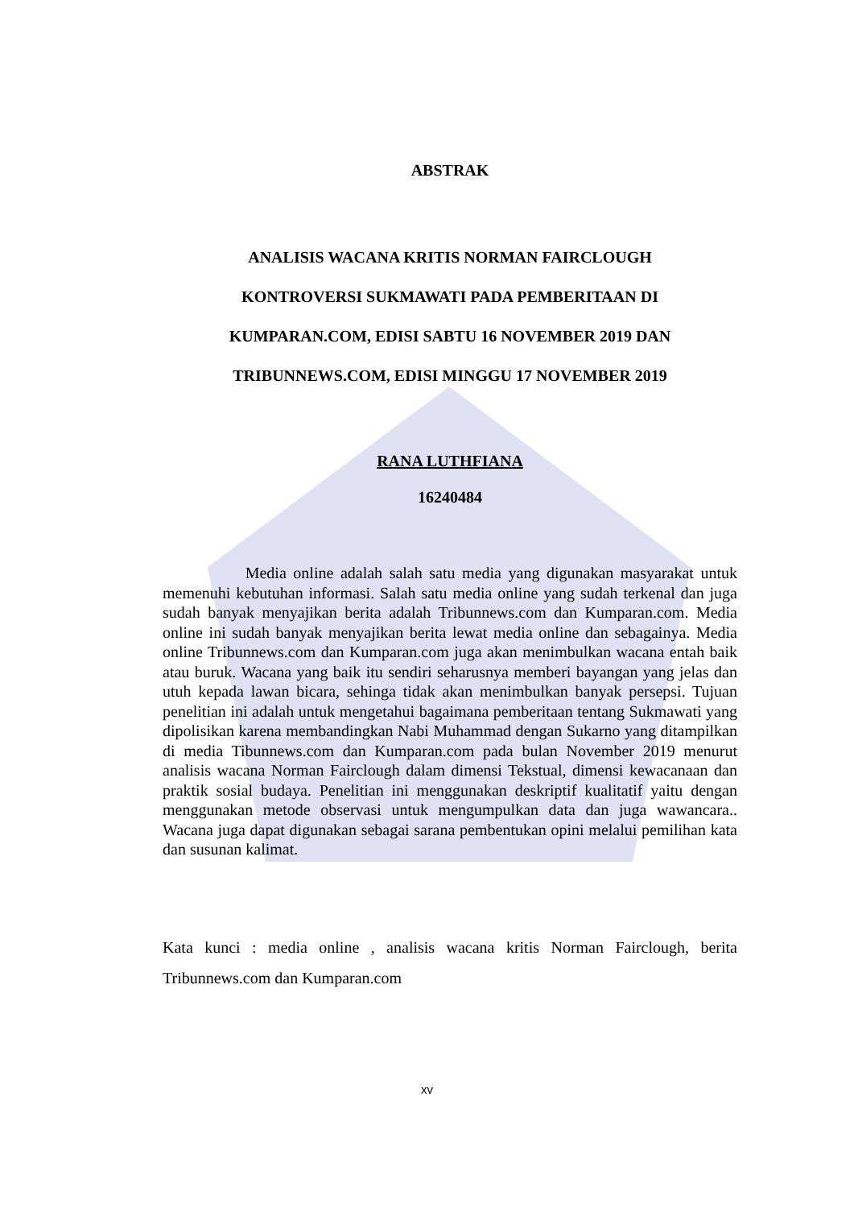ABSTRAK
ANALISIS WACANA KRITIS NORMAN FAIRCLOUGH
KONTROVERSI SUKMAWATI PADA PEMBERITAAN DI
KUMPARAN.COM, EDISI SABTU 16 NOVEMBER 2019 DAN
TRIBUNNEWS.COM, EDISI MINGGU 17 NOVEMBER 2019
RANA LUTHFIANA
16240484
Media online adalah salah satu media yang digunakan masyarakat untuk memenuhi kebutuhan informasi. Salah satu media online yang sudah terkenal dan juga sudah banyak menyajikan berita adalah Tribunnews.com dan Kumparan.com. Media online ini sudah banyak menyajikan berita lewat media online dan sebagainya. Media online Tribunnews.com dan Kumparan.com juga akan menimbulkan wacana entah baik atau buruk. Wacana yang baik itu sendiri seharusnya memberi bayangan yang jelas dan utuh kepada lawan bicara, sehinga tidak akan menimbulkan banyak persepsi. Tujuan penelitian ini adalah untuk mengetahui bagaimana pemberitaan tentang Sukmawati yang dipolisikan karena membandingkan Nabi Muhammad dengan Sukarno yang ditampilkan di media Tibunnews.com dan Kumparan.com pada bulan November 2019 menurut analisis wacana Norman Fairclough dalam dimensi Tekstual, dimensi kewacanaan dan praktik sosial budaya. Penelitian ini menggunakan deskriptif kualitatif yaitu dengan menggunakan metode observasi untuk mengumpulkan data dan juga wawancara.. Wacana juga dapat digunakan sebagai sarana pembentukan opini melalui pemilihan kata dan susunan kalimat.
Kata kunci : media online , analisis wacana kritis Norman Fairclough, berita Tribunnews.com dan Kumparan.com
xv